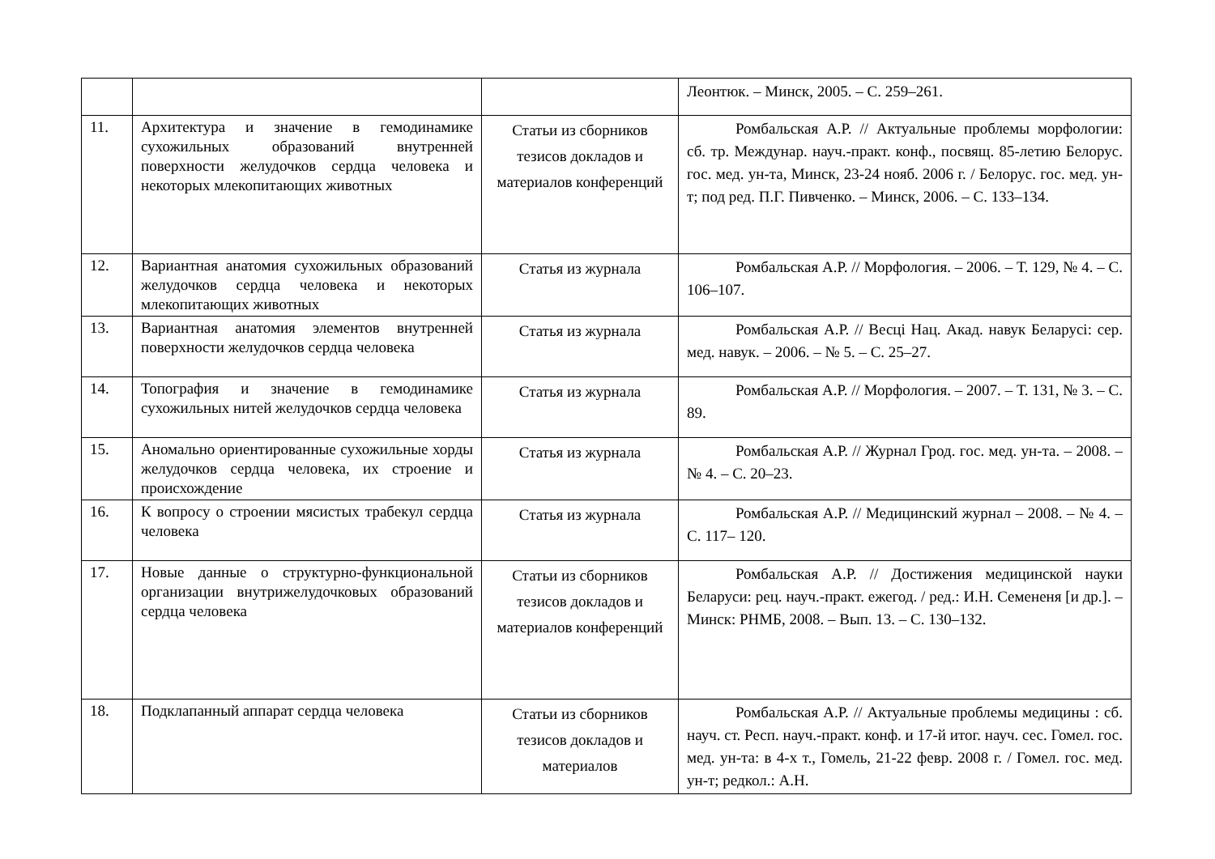| | | | Леонтюк. – Минск, 2005. – С. 259–261. |
| 11. | Архитектура и значение в гемодинамике сухожильных образований внутренней поверхности желудочков сердца человека и некоторых млекопитающих животных | Статьи из сборников тезисов докладов и материалов конференций | Ромбальская А.Р. // Актуальные проблемы морфологии: сб. тр. Междунар. науч.-практ. конф., посвящ. 85-летию Белорус. гос. мед. ун-та, Минск, 23-24 нояб. 2006 г. / Белорус. гос. мед. ун-т; под ред. П.Г. Пивченко. – Минск, 2006. – С. 133–134. |
| 12. | Вариантная анатомия сухожильных образований желудочков сердца человека и некоторых млекопитающих животных | Статья из журнала | Ромбальская А.Р. // Морфология. – 2006. – Т. 129, № 4. – С. 106–107. |
| 13. | Вариантная анатомия элементов внутренней поверхности желудочков сердца человека | Статья из журнала | Ромбальская А.Р. // Весці Нац. Акад. навук Беларусі: сер. мед. навук. – 2006. – № 5. – С. 25–27. |
| 14. | Топография и значение в гемодинамике сухожильных нитей желудочков сердца человека | Статья из журнала | Ромбальская А.Р. // Морфология. – 2007. – Т. 131, № 3. – С. 89. |
| 15. | Аномально ориентированные сухожильные хорды желудочков сердца человека, их строение и происхождение | Статья из журнала | Ромбальская А.Р. // Журнал Грод. гос. мед. ун-та. – 2008. – № 4. – С. 20–23. |
| 16. | К вопросу о строении мясистых трабекул сердца человека | Статья из журнала | Ромбальская А.Р. // Медицинский журнал – 2008. – № 4. – С. 117– 120. |
| 17. | Новые данные о структурно-функциональной организации внутрижелудочковых образований сердца человека | Статьи из сборников тезисов докладов и материалов конференций | Ромбальская А.Р. // Достижения медицинской науки Беларуси: рец. науч.-практ. ежегод. / ред.: И.Н. Семененя [и др.]. – Минск: РНМБ, 2008. – Вып. 13. – С. 130–132. |
| 18. | Подклапанный аппарат сердца человека | Статьи из сборников тезисов докладов и материалов | Ромбальская А.Р. // Актуальные проблемы медицины : сб. науч. ст. Респ. науч.-практ. конф. и 17-й итог. науч. сес. Гомел. гос. мед. ун-та: в 4-х т., Гомель, 21-22 февр. 2008 г. / Гомел. гос. мед. ун-т; редкол.: А.Н. |